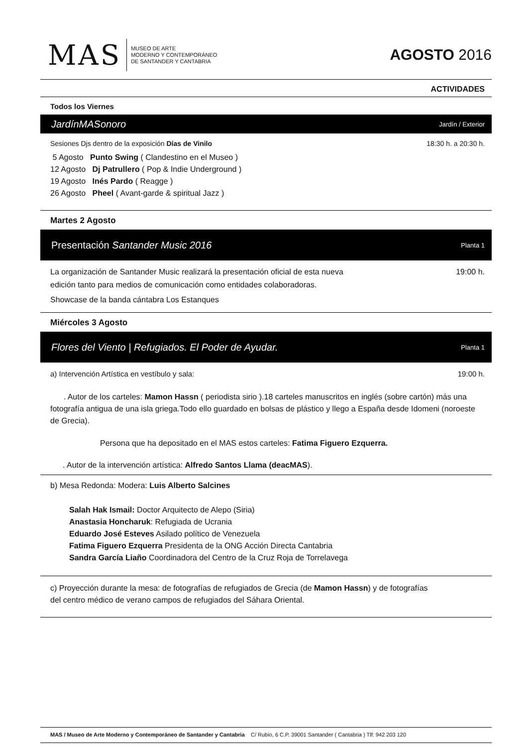MAS
MUSEO DE ARTE
MODERNO Y CONTEMPORÁNEO
DE SANTANDER Y CANTABRIA
AGOSTO 2016
ACTIVIDADES
Todos los Viernes
JardínMASonoro Jardín / Exterior
Sesiones Djs dentro de la exposición Días de Vinilo 18:30 h. a 20:30 h.
5 Agosto Punto Swing ( Clandestino en el Museo )
12 Agosto Dj Patrullero ( Pop & Indie Underground )
19 Agosto Inés Pardo ( Reagge )
26 Agosto Pheel ( Avant-garde & spiritual Jazz )
Martes 2 Agosto
Presentación Santander Music 2016 Planta 1
La organización de Santander Music realizará la presentación oficial de esta nueva
edición tanto para medios de comunicación como entidades colaboradoras. 19:00 h.
Showcase de la banda cántabra Los Estanques
Miércoles 3 Agosto
Flores del Viento | Refugiados. El Poder de Ayudar. Planta 1
a) Intervención Artística en vestíbulo y sala: 19:00 h.
. Autor de los carteles: Mamon Hassn ( periodista sirio ).18 carteles manuscritos en inglés (sobre cartón) más una fotografía antigua de una isla griega.Todo ello guardado en bolsas de plástico y llego a España desde Idomeni (noroeste de Grecia).
Persona que ha depositado en el MAS estos carteles: Fatima Figuero Ezquerra.
. Autor de la intervención artística: Alfredo Santos Llama (deacMAS).
b) Mesa Redonda: Modera: Luis Alberto Salcines
Salah Hak Ismail: Doctor Arquitecto de Alepo (Siria)
Anastasia Honcharuk: Refugiada de Ucrania
Eduardo José Esteves Asilado político de Venezuela
Fatima Figuero Ezquerra Presidenta de la ONG Acción Directa Cantabria
Sandra García Liaño Coordinadora del Centro de la Cruz Roja de Torrelavega
c) Proyección durante la mesa: de fotografías de refugiados de Grecia (de Mamon Hassn) y de fotografías
del centro médico de verano campos de refugiados del Sáhara Oriental.
MAS / Museo de Arte Moderno y Contemporáneo de Santander y Cantabria C/ Rubio, 6 C.P. 39001 Santander ( Cantabria ) Tlf: 942 203 120